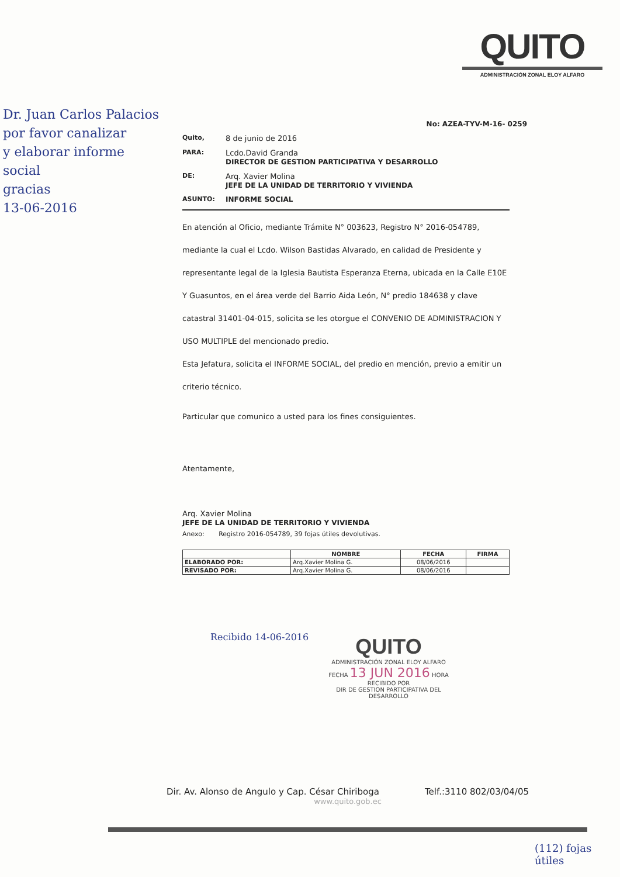Dr. Juan Carlos Palacios
por favor canalizar
y elaborar informe
social
gracias
13-06-2016
QUITO
ADMINISTRACIÓN ZONAL ELOY ALFARO
No: AZEA-TYV-M-16- 0259
Quito,
8 de junio de 2016
PARA:
Lcdo.David Granda
DIRECTOR DE GESTION PARTICIPATIVA Y DESARROLLO
DE:
Arq. Xavier Molina
JEFE DE LA UNIDAD DE TERRITORIO Y VIVIENDA
ASUNTO: INFORME SOCIAL
En atención al Oficio, mediante Trámite N° 003623, Registro N° 2016-054789, mediante la cual el Lcdo. Wilson Bastidas Alvarado, en calidad de Presidente y representante legal de la Iglesia Bautista Esperanza Eterna, ubicada en la Calle E10E Y Guasuntos, en el área verde del Barrio Aida León, N° predio 184638 y clave catastral 31401-04-015, solicita se les otorgue el CONVENIO DE ADMINISTRACION Y USO MULTIPLE del mencionado predio.
Esta Jefatura, solicita el INFORME SOCIAL, del predio en mención, previo a emitir un criterio técnico.
Particular que comunico a usted para los fines consiguientes.
Atentamente,
Arq. Xavier Molina
JEFE DE LA UNIDAD DE TERRITORIO Y VIVIENDA
Anexo: Registro 2016-054789, 39 fojas útiles devolutivas.
| | NOMBRE | FECHA | FIRMA |
| --- | --- | --- | --- |
| ELABORADO POR: | Arq.Xavier Molina G. | 08/06/2016 | |
| REVISADO POR: | Arq.Xavier Molina G. | 08/06/2016 | |
Recibido 14-06-2016
QUITO
ADMINISTRACIÓN ZONAL ELOY ALFARO
FECHA 13 JUN 2016 HORA
RECIBIDO POR
DIR DE GESTION PARTICIPATIVA DEL DESARROLLO
Dir. Av. Alonso de Angulo y Cap. César Chiriboga Telf.:3110 802/03/04/05
www.quito.gob.ec
(112) fojas útiles